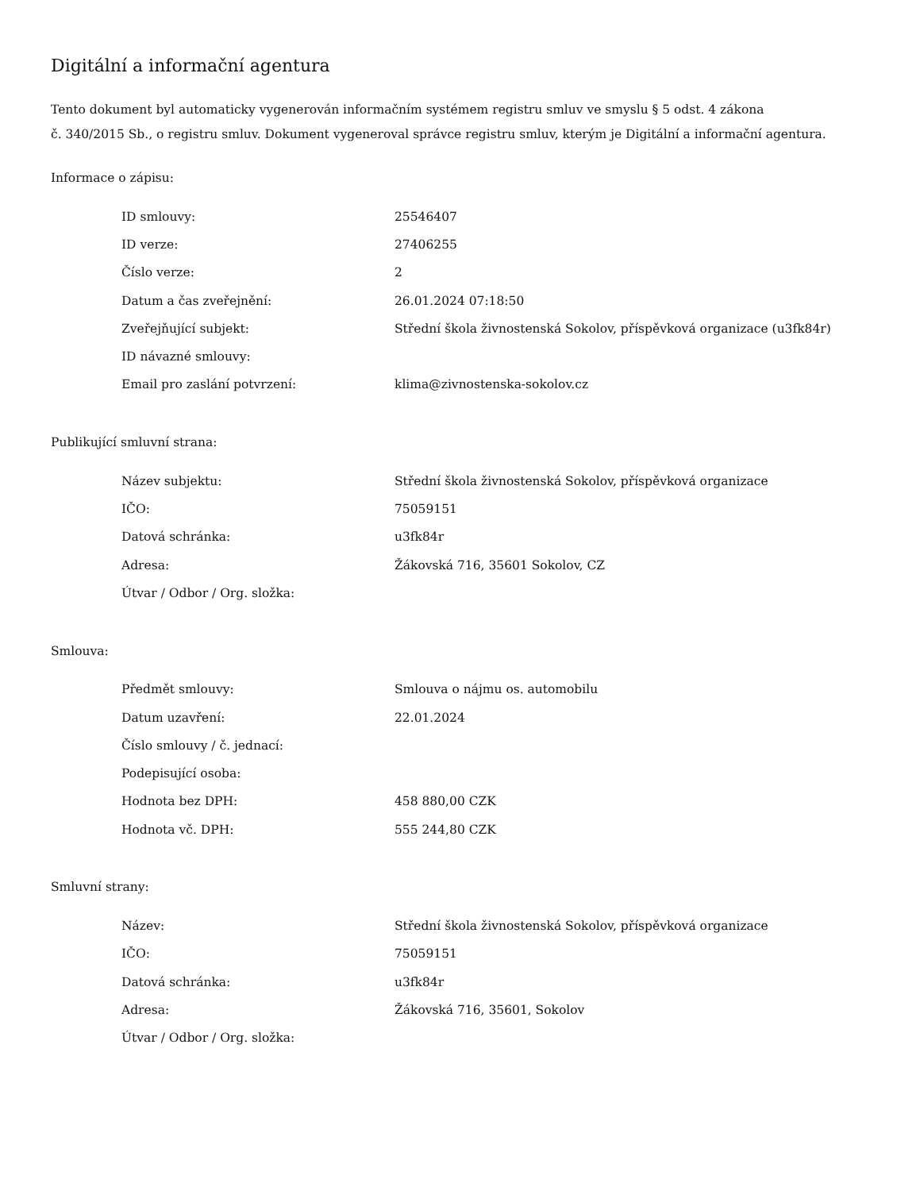Digitální a informační agentura
Tento dokument byl automaticky vygenerován informačním systémem registru smluv ve smyslu § 5 odst. 4 zákona
č. 340/2015 Sb., o registru smluv. Dokument vygeneroval správce registru smluv, kterým je Digitální a informační agentura.
Informace o zápisu:
| ID smlouvy: | 25546407 |
| ID verze: | 27406255 |
| Číslo verze: | 2 |
| Datum a čas zveřejnění: | 26.01.2024 07:18:50 |
| Zveřejňující subjekt: | Střední škola živnostenská Sokolov, příspěvková organizace (u3fk84r) |
| ID návazné smlouvy: | |
| Email pro zaslání potvrzení: | klima@zivnostenska-sokolov.cz |
Publikující smluvní strana:
| Název subjektu: | Střední škola živnostenská Sokolov, příspěvková organizace |
| IČO: | 75059151 |
| Datová schránka: | u3fk84r |
| Adresa: | Žákovská 716, 35601 Sokolov, CZ |
| Útvar / Odbor / Org. složka: | |
Smlouva:
| Předmět smlouvy: | Smlouva o nájmu os. automobilu |
| Datum uzavření: | 22.01.2024 |
| Číslo smlouvy / č. jednací: | |
| Podepisující osoba: | |
| Hodnota bez DPH: | 458 880,00 CZK |
| Hodnota vč. DPH: | 555 244,80 CZK |
Smluvní strany:
| Název: | Střední škola živnostenská Sokolov, příspěvková organizace |
| IČO: | 75059151 |
| Datová schránka: | u3fk84r |
| Adresa: | Žákovská 716, 35601, Sokolov |
| Útvar / Odbor / Org. složka: | |